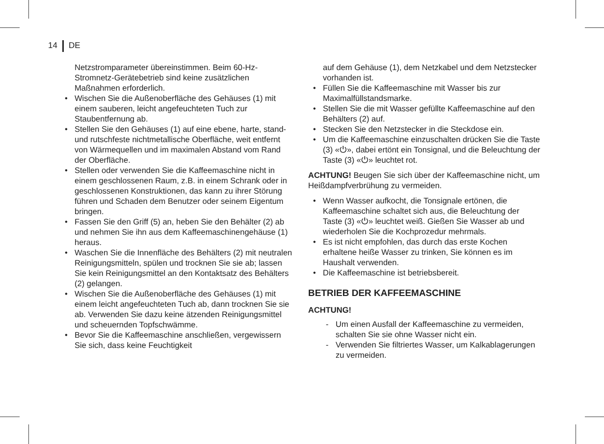14 DE
Netzstromparameter übereinstimmen. Beim 60-Hz-Stromnetz-Gerätebetrieb sind keine zusätzlichen Maßnahmen erforderlich.
Wischen Sie die Außenoberfläche des Gehäuses (1) mit einem sauberen, leicht angefeuchteten Tuch zur Staubentfernung ab.
Stellen Sie den Gehäuses (1) auf eine ebene, harte, stand- und rutschfeste nichtmetallische Oberfläche, weit entfernt von Wärmequellen und im maximalen Abstand vom Rand der Oberfläche.
Stellen oder verwenden Sie die Kaffeemaschine nicht in einem geschlossenen Raum, z.B. in einem Schrank oder in geschlossenen Konstruktionen, das kann zu ihrer Störung führen und Schaden dem Benutzer oder seinem Eigentum bringen.
Fassen Sie den Griff (5) an, heben Sie den Behälter (2) ab und nehmen Sie ihn aus dem Kaffeemaschinengehäuse (1) heraus.
Waschen Sie die Innenfläche des Behälters (2) mit neutralen Reinigungsmitteln, spülen und trocknen Sie sie ab; lassen Sie kein Reinigungsmittel an den Kontaktsatz des Behälters (2) gelangen.
Wischen Sie die Außenoberfläche des Gehäuses (1) mit einem leicht angefeuchteten Tuch ab, dann trocknen Sie sie ab. Verwenden Sie dazu keine ätzenden Reinigungsmittel und scheuernden Topfschwämme.
Bevor Sie die Kaffeemaschine anschließen, vergewissern Sie sich, dass keine Feuchtigkeit
auf dem Gehäuse (1), dem Netzkabel und dem Netzstecker vorhanden ist.
Füllen Sie die Kaffeemaschine mit Wasser bis zur Maximalfüllstandsmarke.
Stellen Sie die mit Wasser gefüllte Kaffeemaschine auf den Behälters (2) auf.
Stecken Sie den Netzstecker in die Steckdose ein.
Um die Kaffeemaschine einzuschalten drücken Sie die Taste (3) «⏻», dabei ertönt ein Tonsignal, und die Beleuchtung der Taste (3) «⏻» leuchtet rot.
ACHTUNG! Beugen Sie sich über der Kaffeemaschine nicht, um Heißdampfverbrühung zu vermeiden.
Wenn Wasser aufkocht, die Tonsignale ertönen, die Kaffeemaschine schaltet sich aus, die Beleuchtung der Taste (3) «⏻» leuchtet weiß. Gießen Sie Wasser ab und wiederholen Sie die Kochprozedur mehrmals.
Es ist nicht empfohlen, das durch das erste Kochen erhaltene heiße Wasser zu trinken, Sie können es im Haushalt verwenden.
Die Kaffeemaschine ist betriebsbereit.
BETRIEB DER KAFFEEMASCHINE
ACHTUNG!
- Um einen Ausfall der Kaffeemaschine zu vermeiden, schalten Sie sie ohne Wasser nicht ein.
- Verwenden Sie filtriertes Wasser, um Kalkablagerungen zu vermeiden.